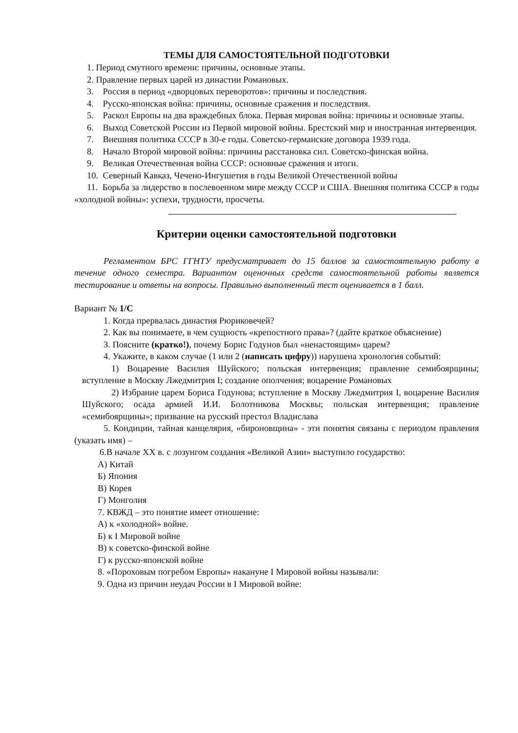ТЕМЫ ДЛЯ САМОСТОЯТЕЛЬНОЙ ПОДГОТОВКИ
1. Период смутного времени: причины, основные этапы.
2. Правление первых царей из династии Романовых.
3. Россия в период «дворцовых переворотов»: причины и последствия.
4. Русско-японская война: причины, основные сражения и последствия.
5. Раскол Европы на два враждебных блока. Первая мировая война: причины и основные этапы.
6. Выход Советской России из Первой мировой войны. Брестский мир и иностранная интервенция.
7. Внешняя политика СССР в 30-е годы. Советско-германские договора 1939 года.
8. Начало Второй мировой войны: причины расстановка сил. Советско-финская война.
9. Великая Отечественная война СССР: основные сражения и итоги.
10. Северный Кавказ, Чечено-Ингушетия в годы Великой Отечественной войны
11. Борьба за лидерство в послевоенном мире между СССР и США. Внешняя политика СССР в годы «холодной войны»: успехи, трудности, просчеты.
Критерии оценки самостоятельной подготовки
Регламентом БРС ГГНТУ предусматривает до 15 баллов за самостоятельную работу в течение одного семестра. Вариантом оценочных средств самостоятельной работы является тестирование и ответы на вопросы. Правильно выполненный тест оценивается в 1 балл.
Вариант № 1/С
1. Когда прервалась династия Рюриковечей?
2. Как вы понимаете, в чем сущность «крепостного права»? (дайте краткое объяснение)
3. Поясните (кратко!), почему Борис Годунов был «ненастоящим» царем?
4. Укажите, в каком случае (1 или 2 (написать цифру)) нарушена хронология событий:
1) Воцарение Василия Шуйского; польская интервенция; правление семибоярщины; вступление в Москву Лжедмитрия I; создание ополчения; воцарение Романовых
2) Избрание царем Бориса Годунова; вступление в Москву Лжедмитрия I, воцарение Василия Шуйского; осада армией И.И. Болотникова Москвы; польская интервенция; правление «семибоярщины»; призвание на русский престол Владислава
5. Кондиции, тайная канцелярия, «бироновщина» - эти понятия связаны с периодом правления (указать имя) –
6.В начале XX в. с лозунгом создания «Великой Азии» выступило государство:
А) Китай
Б) Япония
В) Корея
Г) Монголия
7. КВЖД – это понятие имеет отношение:
А) к «холодной» войне.
Б) к I Мировой войне
В) к советско-финской войне
Г) к русско-японской войне
8. «Пороховым погребом Европы» накануне I Мировой войны называли:
9. Одна из причин неудач России в I Мировой войне: